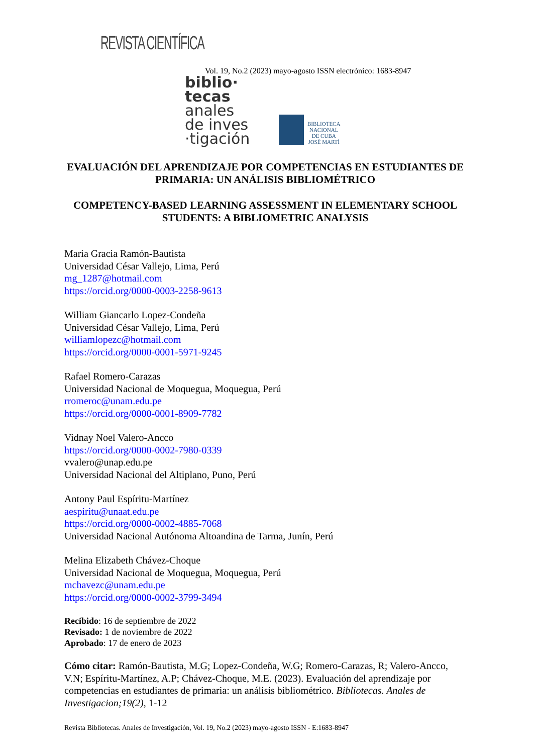REVISTA CIENTÍFICA
Vol. 19, No.2 (2023) mayo-agosto ISSN electrónico: 1683-8947
biblio·
tecas
anales
de inves
·tigación
BIBLIOTECA
NACIONAL
DE CUBA
JOSÉ MARTÍ
EVALUACIÓN DEL APRENDIZAJE POR COMPETENCIAS EN ESTUDIANTES DE PRIMARIA: UN ANÁLISIS BIBLIOMÉTRICO
COMPETENCY-BASED LEARNING ASSESSMENT IN ELEMENTARY SCHOOL STUDENTS: A BIBLIOMETRIC ANALYSIS
Maria Gracia Ramón-Bautista
Universidad César Vallejo, Lima, Perú
mg_1287@hotmail.com
https://orcid.org/0000-0003-2258-9613
William Giancarlo Lopez-Condeña
Universidad César Vallejo, Lima, Perú
williamlopezc@hotmail.com
https://orcid.org/0000-0001-5971-9245
Rafael Romero-Carazas
Universidad Nacional de Moquegua, Moquegua, Perú
rromeroc@unam.edu.pe
https://orcid.org/0000-0001-8909-7782
Vidnay Noel Valero-Ancco
https://orcid.org/0000-0002-7980-0339
vvalero@unap.edu.pe
Universidad Nacional del Altiplano, Puno, Perú
Antony Paul Espíritu-Martínez
aespiritu@unaat.edu.pe
https://orcid.org/0000-0002-4885-7068
Universidad Nacional Autónoma Altoandina de Tarma, Junín, Perú
Melina Elizabeth Chávez-Choque
Universidad Nacional de Moquegua, Moquegua, Perú
mchavezc@unam.edu.pe
https://orcid.org/0000-0002-3799-3494
Recibido: 16 de septiembre de 2022
Revisado: 1 de noviembre de 2022
Aprobado: 17 de enero de 2023
Cómo citar: Ramón-Bautista, M.G; Lopez-Condeña, W.G; Romero-Carazas, R; Valero-Ancco, V.N; Espíritu-Martínez, A.P; Chávez-Choque, M.E. (2023). Evaluación del aprendizaje por competencias en estudiantes de primaria: un análisis bibliométrico. Bibliotecas. Anales de Investigacion;19(2), 1-12
Revista Bibliotecas. Anales de Investigación, Vol. 19, No.2 (2023) mayo-agosto ISSN - E:1683-8947